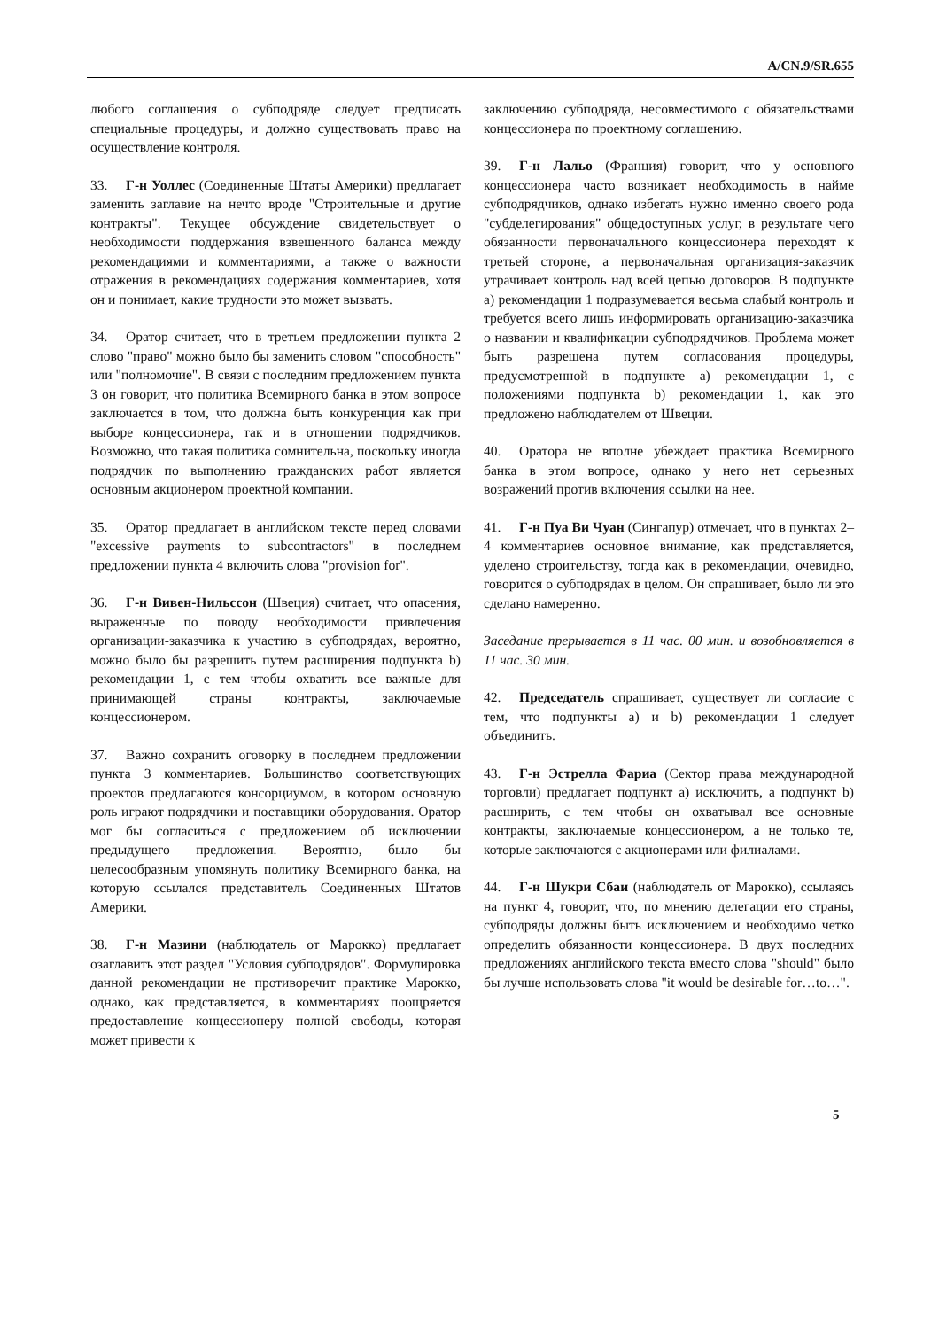A/CN.9/SR.655
любого соглашения о субподряде следует предписать специальные процедуры, и должно существовать право на осуществление контроля.
33. Г-н Уоллес (Соединенные Штаты Америки) предлагает заменить заглавие на нечто вроде "Строительные и другие контракты". Текущее обсуждение свидетельствует о необходимости поддержания взвешенного баланса между рекомендациями и комментариями, а также о важности отражения в рекомендациях содержания комментариев, хотя он и понимает, какие трудности это может вызвать.
34. Оратор считает, что в третьем предложении пункта 2 слово "право" можно было бы заменить словом "способность" или "полномочие". В связи с последним предложением пункта 3 он говорит, что политика Всемирного банка в этом вопросе заключается в том, что должна быть конкуренция как при выборе концессионера, так и в отношении подрядчиков. Возможно, что такая политика сомнительна, поскольку иногда подрядчик по выполнению гражданских работ является основным акционером проектной компании.
35. Оратор предлагает в английском тексте перед словами "excessive payments to subcontractors" в последнем предложении пункта 4 включить слова "provision for".
36. Г-н Вивен-Нильссон (Швеция) считает, что опасения, выраженные по поводу необходимости привлечения организации-заказчика к участию в субподрядах, вероятно, можно было бы разрешить путем расширения подпункта b) рекомендации 1, с тем чтобы охватить все важные для принимающей страны контракты, заключаемые концессионером.
37. Важно сохранить оговорку в последнем предложении пункта 3 комментариев. Большинство соответствующих проектов предлагаются консорциумом, в котором основную роль играют подрядчики и поставщики оборудования. Оратор мог бы согласиться с предложением об исключении предыдущего предложения. Вероятно, было бы целесообразным упомянуть политику Всемирного банка, на которую ссылался представитель Соединенных Штатов Америки.
38. Г-н Мазини (наблюдатель от Марокко) предлагает озаглавить этот раздел "Условия субподрядов". Формулировка данной рекомендации не противоречит практике Марокко, однако, как представляется, в комментариях поощряется предоставление концессионеру полной свободы, которая может привести к
заключению субподряда, несовместимого с обязательствами концессионера по проектному соглашению.
39. Г-н Лальо (Франция) говорит, что у основного концессионера часто возникает необходимость в найме субподрядчиков, однако избегать нужно именно своего рода "субделегирования" общедоступных услуг, в результате чего обязанности первоначального концессионера переходят к третьей стороне, а первоначальная организация-заказчик утрачивает контроль над всей цепью договоров. В подпункте a) рекомендации 1 подразумевается весьма слабый контроль и требуется всего лишь информировать организацию-заказчика о названии и квалификации субподрядчиков. Проблема может быть разрешена путем согласования процедуры, предусмотренной в подпункте a) рекомендации 1, с положениями подпункта b) рекомендации 1, как это предложено наблюдателем от Швеции.
40. Оратора не вполне убеждает практика Всемирного банка в этом вопросе, однако у него нет серьезных возражений против включения ссылки на нее.
41. Г-н Пуа Ви Чуан (Сингапур) отмечает, что в пунктах 2–4 комментариев основное внимание, как представляется, уделено строительству, тогда как в рекомендации, очевидно, говорится о субподрядах в целом. Он спрашивает, было ли это сделано намеренно.
Заседание прерывается в 11 час. 00 мин. и возобновляется в 11 час. 30 мин.
42. Председатель спрашивает, существует ли согласие с тем, что подпункты a) и b) рекомендации 1 следует объединить.
43. Г-н Эстрелла Фариа (Сектор права международной торговли) предлагает подпункт a) исключить, а подпункт b) расширить, с тем чтобы он охватывал все основные контракты, заключаемые концессионером, а не только те, которые заключаются с акционерами или филиалами.
44. Г-н Шукри Сбаи (наблюдатель от Марокко), ссылаясь на пункт 4, говорит, что, по мнению делегации его страны, субподряды должны быть исключением и необходимо четко определить обязанности концессионера. В двух последних предложениях английского текста вместо слова "should" было бы лучше использовать слова "it would be desirable for…to…".
5